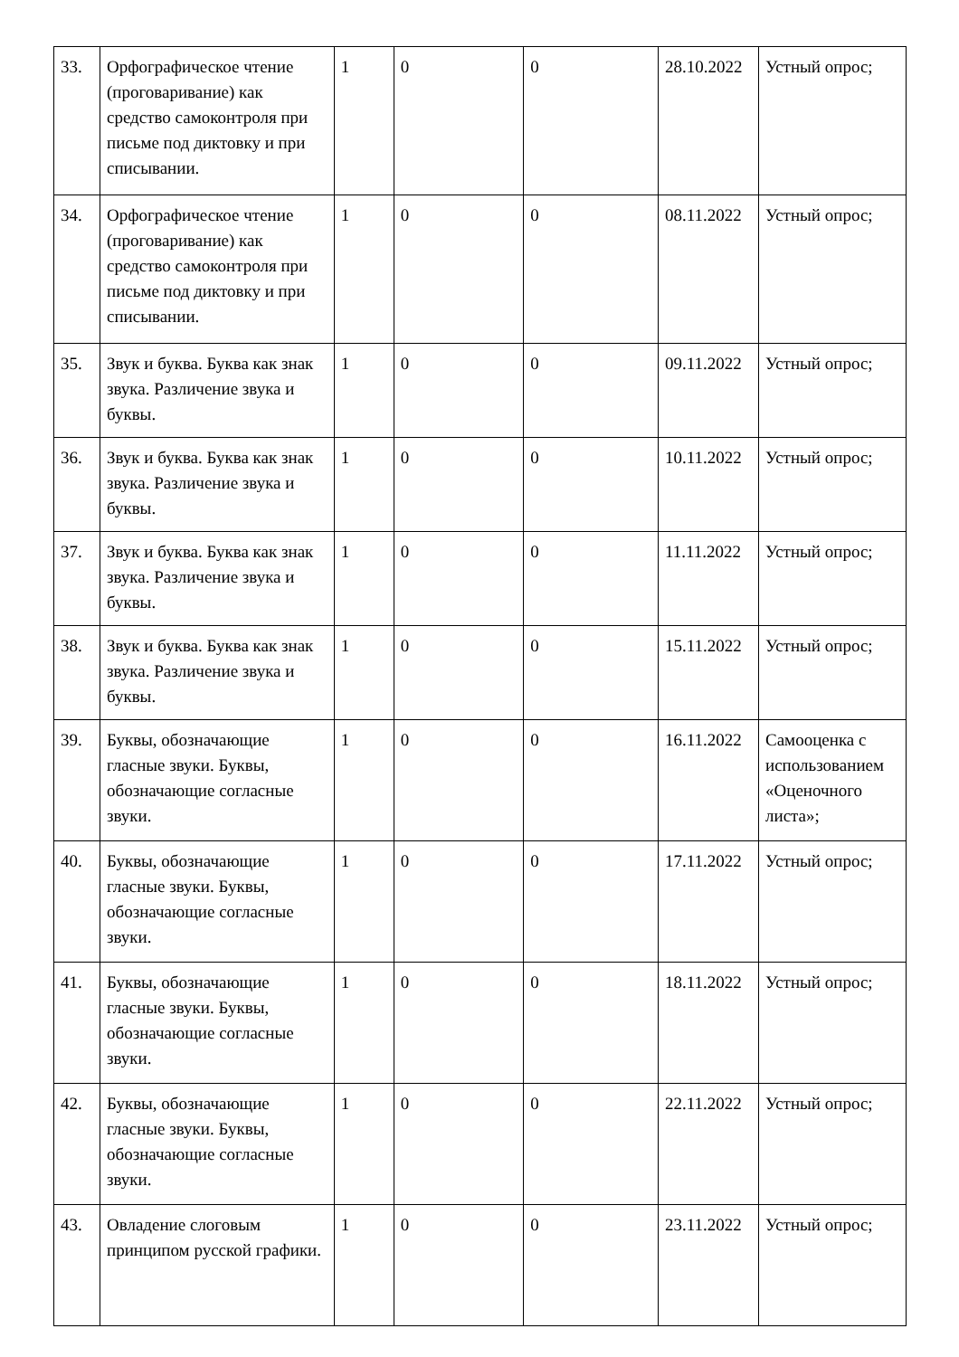| 33. | Орфографическое чтение (проговаривание) как средство самоконтроля при письме под диктовку и при списывании. | 1 | 0 | 0 | 28.10.2022 | Устный опрос; |
| 34. | Орфографическое чтение (проговаривание) как средство самоконтроля при письме под диктовку и при списывании. | 1 | 0 | 0 | 08.11.2022 | Устный опрос; |
| 35. | Звук и буква. Буква как знак звука. Различение звука и буквы. | 1 | 0 | 0 | 09.11.2022 | Устный опрос; |
| 36. | Звук и буква. Буква как знак звука. Различение звука и буквы. | 1 | 0 | 0 | 10.11.2022 | Устный опрос; |
| 37. | Звук и буква. Буква как знак звука. Различение звука и буквы. | 1 | 0 | 0 | 11.11.2022 | Устный опрос; |
| 38. | Звук и буква. Буква как знак звука. Различение звука и буквы. | 1 | 0 | 0 | 15.11.2022 | Устный опрос; |
| 39. | Буквы, обозначающие гласные звуки. Буквы, обозначающие согласные звуки. | 1 | 0 | 0 | 16.11.2022 | Самооценка с использованием «Оценочного листа»; |
| 40. | Буквы, обозначающие гласные звуки. Буквы, обозначающие согласные звуки. | 1 | 0 | 0 | 17.11.2022 | Устный опрос; |
| 41. | Буквы, обозначающие гласные звуки. Буквы, обозначающие согласные звуки. | 1 | 0 | 0 | 18.11.2022 | Устный опрос; |
| 42. | Буквы, обозначающие гласные звуки. Буквы, обозначающие согласные звуки. | 1 | 0 | 0 | 22.11.2022 | Устный опрос; |
| 43. | Овладение слоговым принципом русской графики. | 1 | 0 | 0 | 23.11.2022 | Устный опрос; |